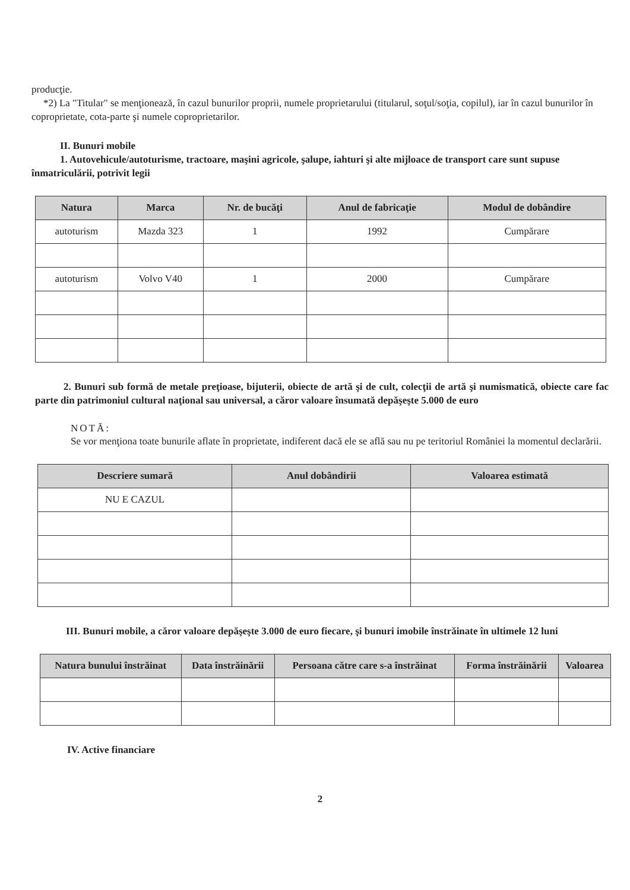producţie.
*2) La "Titular" se menţionează, în cazul bunurilor proprii, numele proprietarului (titularul, soţul/soţia, copilul), iar în cazul bunurilor în coproprietate, cota-parte şi numele coproprietarilor.
II. Bunuri mobile
1. Autovehicule/autoturisme, tractoare, maşini agricole, şalupe, iahturi şi alte mijloace de transport care sunt supuse înmatriculării, potrivit legii
| Natura | Marca | Nr. de bucăţi | Anul de fabricaţie | Modul de dobândire |
| --- | --- | --- | --- | --- |
| autoturism | Mazda 323 | 1 | 1992 | Cumpărare |
| autoturism | Volvo V40 | 1 | 2000 | Cumpărare |
2. Bunuri sub formă de metale preţioase, bijuterii, obiecte de artă şi de cult, colecţii de artă şi numismatică, obiecte care fac parte din patrimoniul cultural naţional sau universal, a căror valoare însumată depăşeşte 5.000 de euro
NOTĂ:
Se vor menţiona toate bunurile aflate în proprietate, indiferent dacă ele se află sau nu pe teritoriul României la momentul declarării.
| Descriere sumară | Anul dobândirii | Valoarea estimată |
| --- | --- | --- |
| NU E CAZUL | | |
III. Bunuri mobile, a căror valoare depăşeşte 3.000 de euro fiecare, şi bunuri imobile înstrăinate în ultimele 12 luni
| Natura bunului înstrăinat | Data înstrăinării | Persoana către care s-a înstrăinat | Forma înstrăinării | Valoarea |
| --- | --- | --- | --- | --- |
IV. Active financiare
2